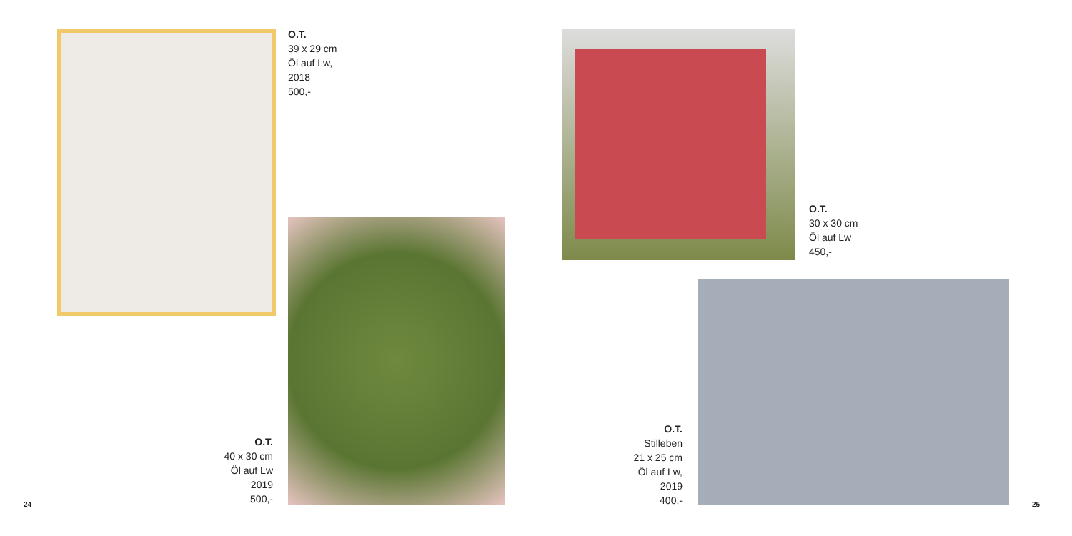O.T.
39 x 29 cm
Öl auf Lw,
2018
500,-
O.T.
40 x 30 cm
Öl auf Lw
2019
500,-
24
O.T.
30 x 30 cm
Öl auf Lw
450,-
O.T.
Stilleben
21 x 25 cm
Öl auf Lw,
2019
400,-
25